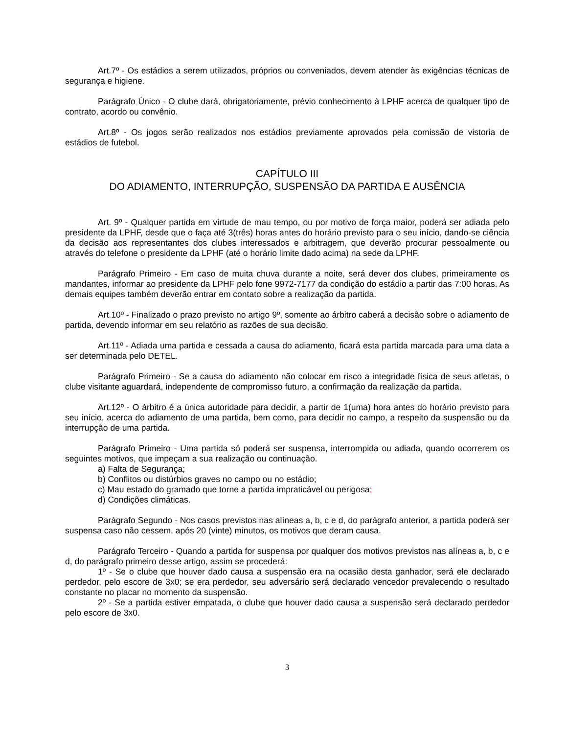Art.7º - Os estádios a serem utilizados, próprios ou conveniados, devem atender às exigências técnicas de segurança e higiene.
Parágrafo Único - O clube dará, obrigatoriamente, prévio conhecimento à LPHF acerca de qualquer tipo de contrato, acordo ou convênio.
Art.8º - Os jogos serão realizados nos estádios previamente aprovados pela comissão de vistoria de estádios de futebol.
CAPÍTULO III
DO ADIAMENTO, INTERRUPÇÃO, SUSPENSÃO DA PARTIDA E AUSÊNCIA
Art. 9º - Qualquer partida em virtude de mau tempo, ou por motivo de força maior, poderá ser adiada pelo presidente da LPHF, desde que o faça até 3(três) horas antes do horário previsto para o seu início, dando-se ciência da decisão aos representantes dos clubes interessados e arbitragem, que deverão procurar pessoalmente ou através do telefone o presidente da LPHF (até o horário limite dado acima) na sede da LPHF.
Parágrafo Primeiro - Em caso de muita chuva durante a noite, será dever dos clubes, primeiramente os mandantes, informar ao presidente da LPHF pelo fone 9972-7177 da condição do estádio a partir das 7:00 horas. As demais equipes também deverão entrar em contato sobre a realização da partida.
Art.10º - Finalizado o prazo previsto no artigo 9º, somente ao árbitro caberá a decisão sobre o adiamento de partida, devendo informar em seu relatório as razões de sua decisão.
Art.11º - Adiada uma partida e cessada a causa do adiamento, ficará esta partida marcada para uma data a ser determinada pelo DETEL.
Parágrafo Primeiro - Se a causa do adiamento não colocar em risco a integridade física de seus atletas, o clube visitante aguardará, independente de compromisso futuro, a confirmação da realização da partida.
Art.12º - O árbitro é a única autoridade para decidir, a partir de 1(uma) hora antes do horário previsto para seu início, acerca do adiamento de uma partida, bem como, para decidir no campo, a respeito da suspensão ou da interrupção de uma partida.
Parágrafo Primeiro - Uma partida só poderá ser suspensa, interrompida ou adiada, quando ocorrerem os seguintes motivos, que impeçam a sua realização ou continuação.
a) Falta de Segurança;
b) Conflitos ou distúrbios graves no campo ou no estádio;
c) Mau estado do gramado que torne a partida impraticável ou perigosa;
d) Condições climáticas.
Parágrafo Segundo - Nos casos previstos nas alíneas a, b, c e d, do parágrafo anterior, a partida poderá ser suspensa caso não cessem, após 20 (vinte) minutos, os motivos que deram causa.
Parágrafo Terceiro - Quando a partida for suspensa por qualquer dos motivos previstos nas alíneas a, b, c e d, do parágrafo primeiro desse artigo, assim se procederá:
1º - Se o clube que houver dado causa a suspensão era na ocasião desta ganhador, será ele declarado perdedor, pelo escore de 3x0; se era perdedor, seu adversário será declarado vencedor prevalecendo o resultado constante no placar no momento da suspensão.
2º - Se a partida estiver empatada, o clube que houver dado causa a suspensão será declarado perdedor pelo escore de 3x0.
3